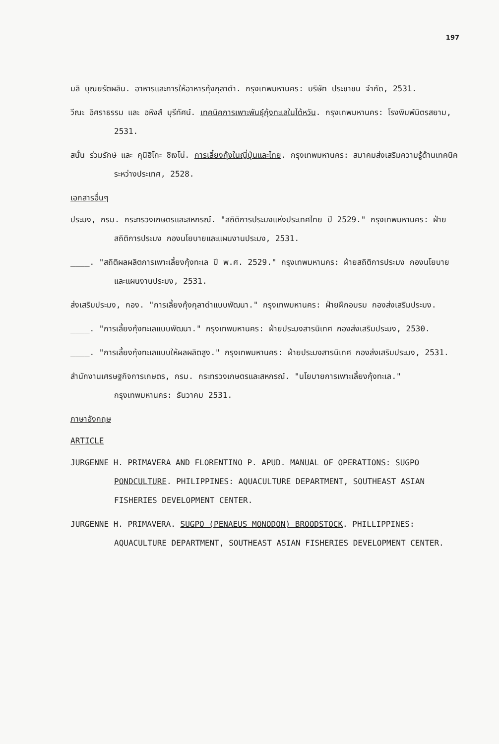197
มลิ บุณยรัตผลิน. อาหารและการให้อาหารกุ้งกุลาดำ. กรุงเทพมหานคร: บริษัท ประชาชน จำกัด, 2531.
วีณะ อิศราธรรม และ อหิงส์ บุรีทัศน์. เทคนิคการเพาะพันธุ์กุ้งทะเลในไต้หวัน. กรุงเทพมหานคร: โรงพิมพ์มิตรสยาม, 2531.
สนั่น ร่วมรักษ์ และ คุนิฮิโกะ ชิเงโน่. การเลี้ยงกุ้งในญี่ปุ่นและไทย. กรุงเทพมหานคร: สมาคมส่งเสริมความรู้ด้านเทคนิคระหว่างประเทศ, 2528.
เอกสารอื่นๆ
ประมง, กรม. กระทรวงเกษตรและสหกรณ์. "สถิติการประมงแห่งประเทศไทย ปี 2529." กรุงเทพมหานคร: ฝ่ายสถิติการประมง กองนโยบายและแผนงานประมง, 2531.
____. "สถิติผลผลิตการเพาะเลี้ยงกุ้งทะเล ปี พ.ศ. 2529." กรุงเทพมหานคร: ฝ่ายสถิติการประมง กองนโยบายและแผนงานประมง, 2531.
ส่งเสริมประมง, กอง. "การเลี้ยงกุ้งกุลาดำแบบพัฒนา." กรุงเทพมหานคร: ฝ่ายฝึกอบรม กองส่งเสริมประมง.
____. "การเลี้ยงกุ้งทะเลแบบพัฒนา." กรุงเทพมหานคร: ฝ่ายประมงสารนิเทศ กองส่งเสริมประมง, 2530.
____. "การเลี้ยงกุ้งทะเลแบบให้ผลผลิตสูง." กรุงเทพมหานคร: ฝ่ายประมงสารนิเทศ กองส่งเสริมประมง, 2531.
สำนักงานเศรษฐกิจการเกษตร, กรม. กระทรวงเกษตรและสหกรณ์. "นโยบายการเพาะเลี้ยงกุ้งทะเล." กรุงเทพมหานคร: ธันวาคม 2531.
ภาษาอังกฤษ
ARTICLE
JURGENNE H. PRIMAVERA AND FLORENTINO P. APUD. MANUAL OF OPERATIONS: SUGPO PONDCULTURE. PHILIPPINES: AQUACULTURE DEPARTMENT, SOUTHEAST ASIAN FISHERIES DEVELOPMENT CENTER.
JURGENNE H. PRIMAVERA. SUGPO (PENAEUS MONODON) BROODSTOCK. PHILLIPPINES: AQUACULTURE DEPARTMENT, SOUTHEAST ASIAN FISHERIES DEVELOPMENT CENTER.